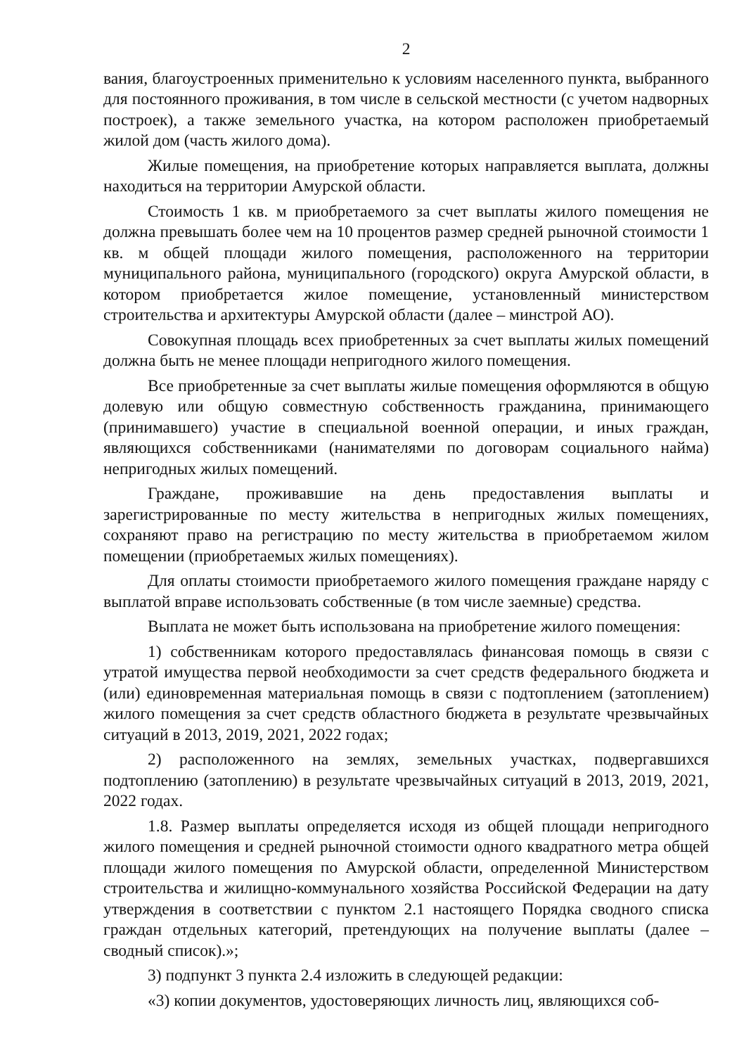2
вания, благоустроенных применительно к условиям населенного пункта, выбранного для постоянного проживания, в том числе в сельской местности (с учетом надворных построек), а также земельного участка, на котором расположен приобретаемый жилой дом (часть жилого дома).
Жилые помещения, на приобретение которых направляется выплата, должны находиться на территории Амурской области.
Стоимость 1 кв. м приобретаемого за счет выплаты жилого помещения не должна превышать более чем на 10 процентов размер средней рыночной стоимости 1 кв. м общей площади жилого помещения, расположенного на территории муниципального района, муниципального (городского) округа Амурской области, в котором приобретается жилое помещение, установленный министерством строительства и архитектуры Амурской области (далее – минстрой АО).
Совокупная площадь всех приобретенных за счет выплаты жилых помещений должна быть не менее площади непригодного жилого помещения.
Все приобретенные за счет выплаты жилые помещения оформляются в общую долевую или общую совместную собственность гражданина, принимающего (принимавшего) участие в специальной военной операции, и иных граждан, являющихся собственниками (нанимателями по договорам социального найма) непригодных жилых помещений.
Граждане, проживавшие на день предоставления выплаты и зарегистрированные по месту жительства в непригодных жилых помещениях, сохраняют право на регистрацию по месту жительства в приобретаемом жилом помещении (приобретаемых жилых помещениях).
Для оплаты стоимости приобретаемого жилого помещения граждане наряду с выплатой вправе использовать собственные (в том числе заемные) средства.
Выплата не может быть использована на приобретение жилого помещения:
1) собственникам которого предоставлялась финансовая помощь в связи с утратой имущества первой необходимости за счет средств федерального бюджета и (или) единовременная материальная помощь в связи с подтоплением (затоплением) жилого помещения за счет средств областного бюджета в результате чрезвычайных ситуаций в 2013, 2019, 2021, 2022 годах;
2) расположенного на землях, земельных участках, подвергавшихся подтоплению (затоплению) в результате чрезвычайных ситуаций в 2013, 2019, 2021, 2022 годах.
1.8. Размер выплаты определяется исходя из общей площади непригодного жилого помещения и средней рыночной стоимости одного квадратного метра общей площади жилого помещения по Амурской области, определенной Министерством строительства и жилищно-коммунального хозяйства Российской Федерации на дату утверждения в соответствии с пунктом 2.1 настоящего Порядка сводного списка граждан отдельных категорий, претендующих на получение выплаты (далее – сводный список).»;
3) подпункт 3 пункта 2.4 изложить в следующей редакции:
«3) копии документов, удостоверяющих личность лиц, являющихся соб-